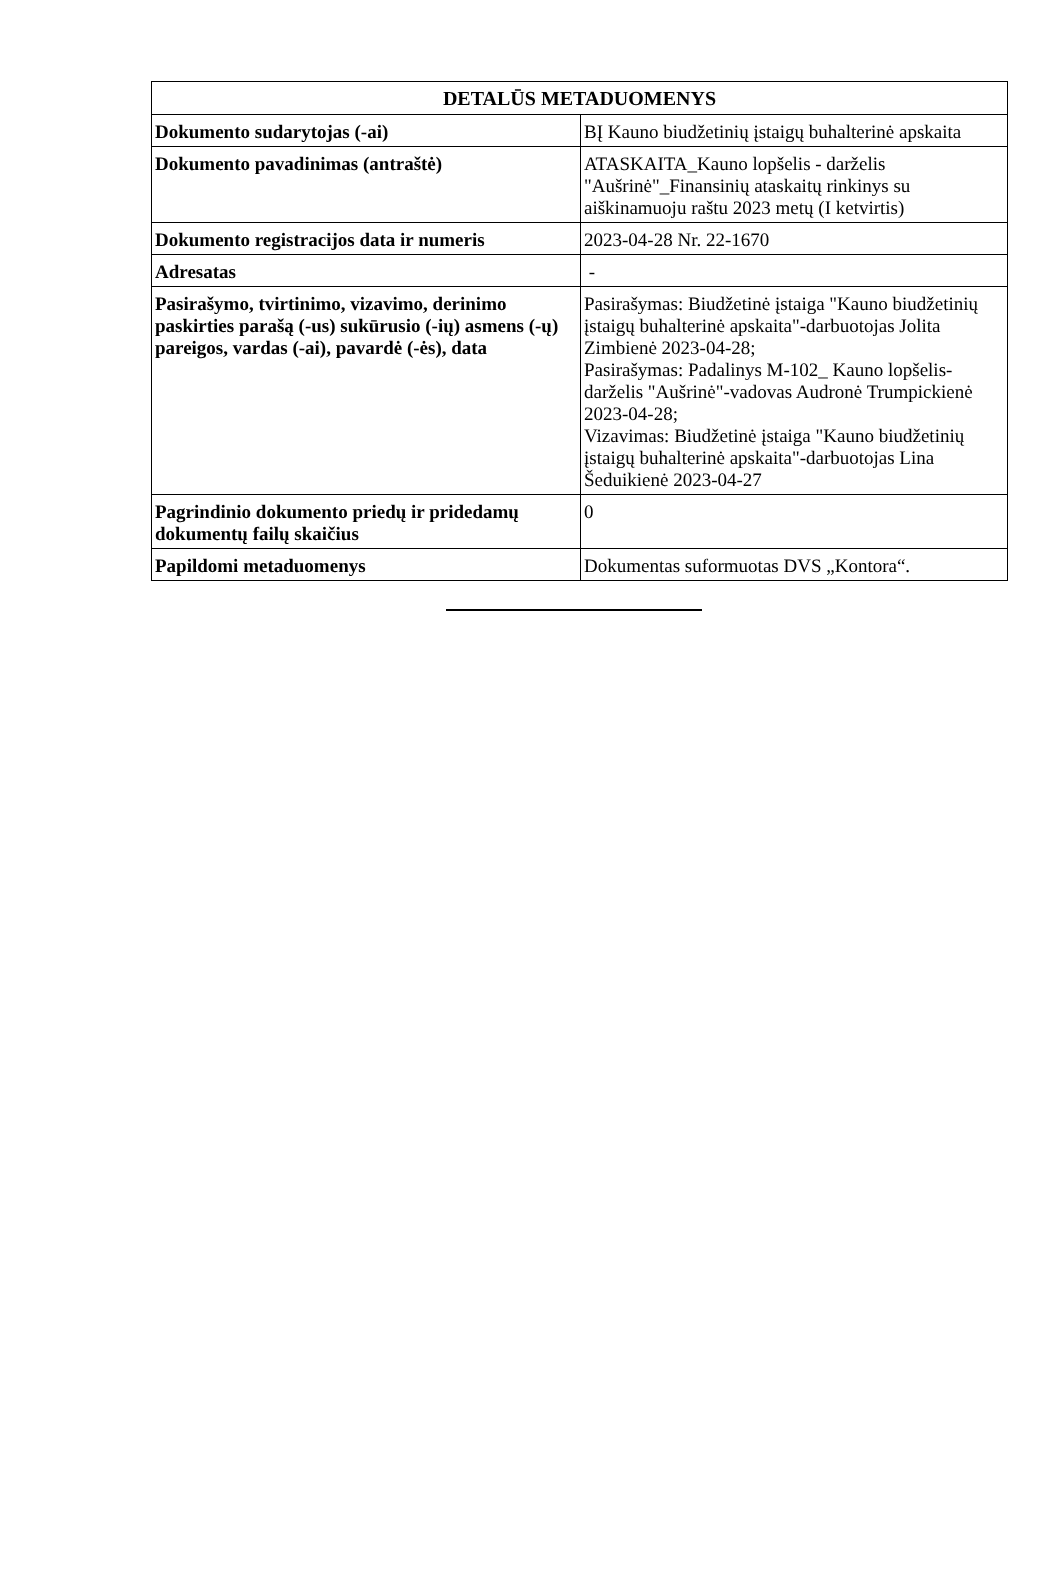| DETALŪS METADUOMENYS | |
| --- | --- |
| Dokumento sudarytojas (-ai) | BĮ Kauno biudžetinių įstaigų buhalterinė apskaita |
| Dokumento pavadinimas (antraštė) | ATASKAITA_Kauno lopšelis - darželis "Aušrinė"_Finansinių ataskaitų rinkinys su aiškinamuoju raštu 2023 metų (I ketvirtis) |
| Dokumento registracijos data ir numeris | 2023-04-28 Nr. 22-1670 |
| Adresatas | - |
| Pasirašymo, tvirtinimo, vizavimo, derinimo paskirties parašą (-us) sukūrusio (-ių) asmens (-ų) pareigos, vardas (-ai), pavardė (-ės), data | Pasirašymas: Biudžetinė įstaiga "Kauno biudžetinių įstaigų buhalterinė apskaita"-darbuotojas Jolita Zimbienė 2023-04-28; Pasirašymas: Padalinys M-102_ Kauno lopšelis-darželis "Aušrinė"-vadovas Audronė Trumpickienė 2023-04-28; Vizavimas: Biudžetinė įstaiga "Kauno biudžetinių įstaigų buhalterinė apskaita"-darbuotojas Lina Šeduikienė 2023-04-27 |
| Pagrindinio dokumento priedų ir pridedamų dokumentų failų skaičius | 0 |
| Papildomi metaduomenys | Dokumentas suformuotas DVS „Kontora“. |